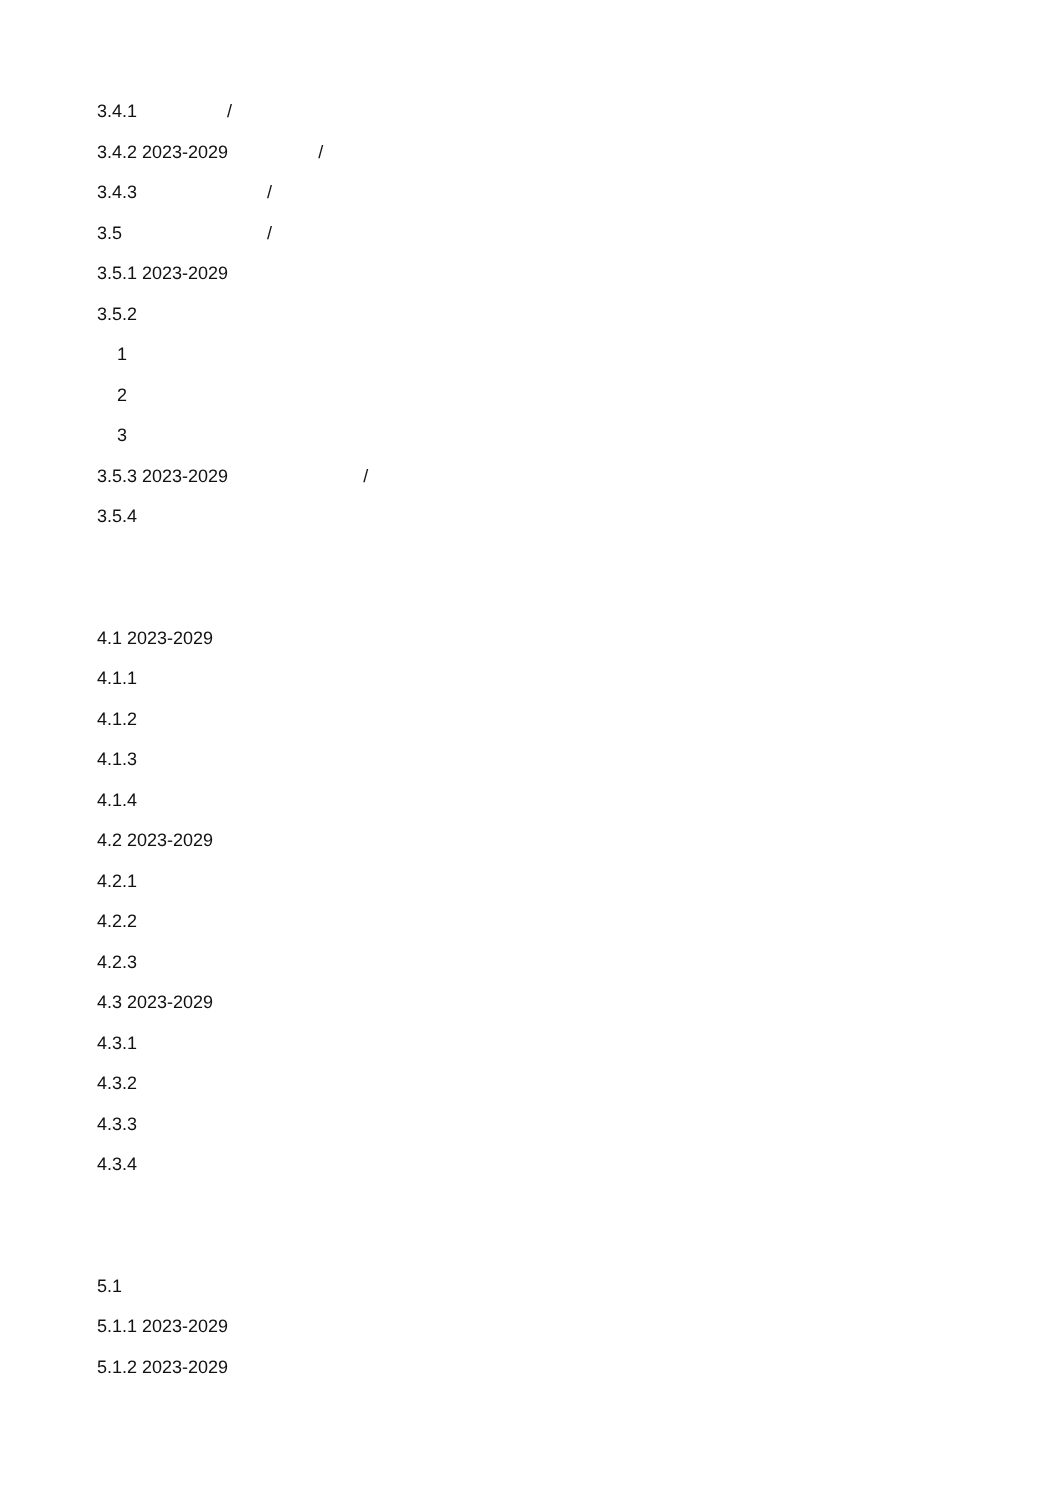3.4.1 /
3.4.2 2023-2029 /
3.4.3 /
3.5 /
3.5.1 2023-2029
3.5.2
1
2
3
3.5.3 2023-2029 /
3.5.4
4.1 2023-2029
4.1.1
4.1.2
4.1.3
4.1.4
4.2 2023-2029
4.2.1
4.2.2
4.2.3
4.3 2023-2029
4.3.1
4.3.2
4.3.3
4.3.4
5.1
5.1.1 2023-2029
5.1.2 2023-2029